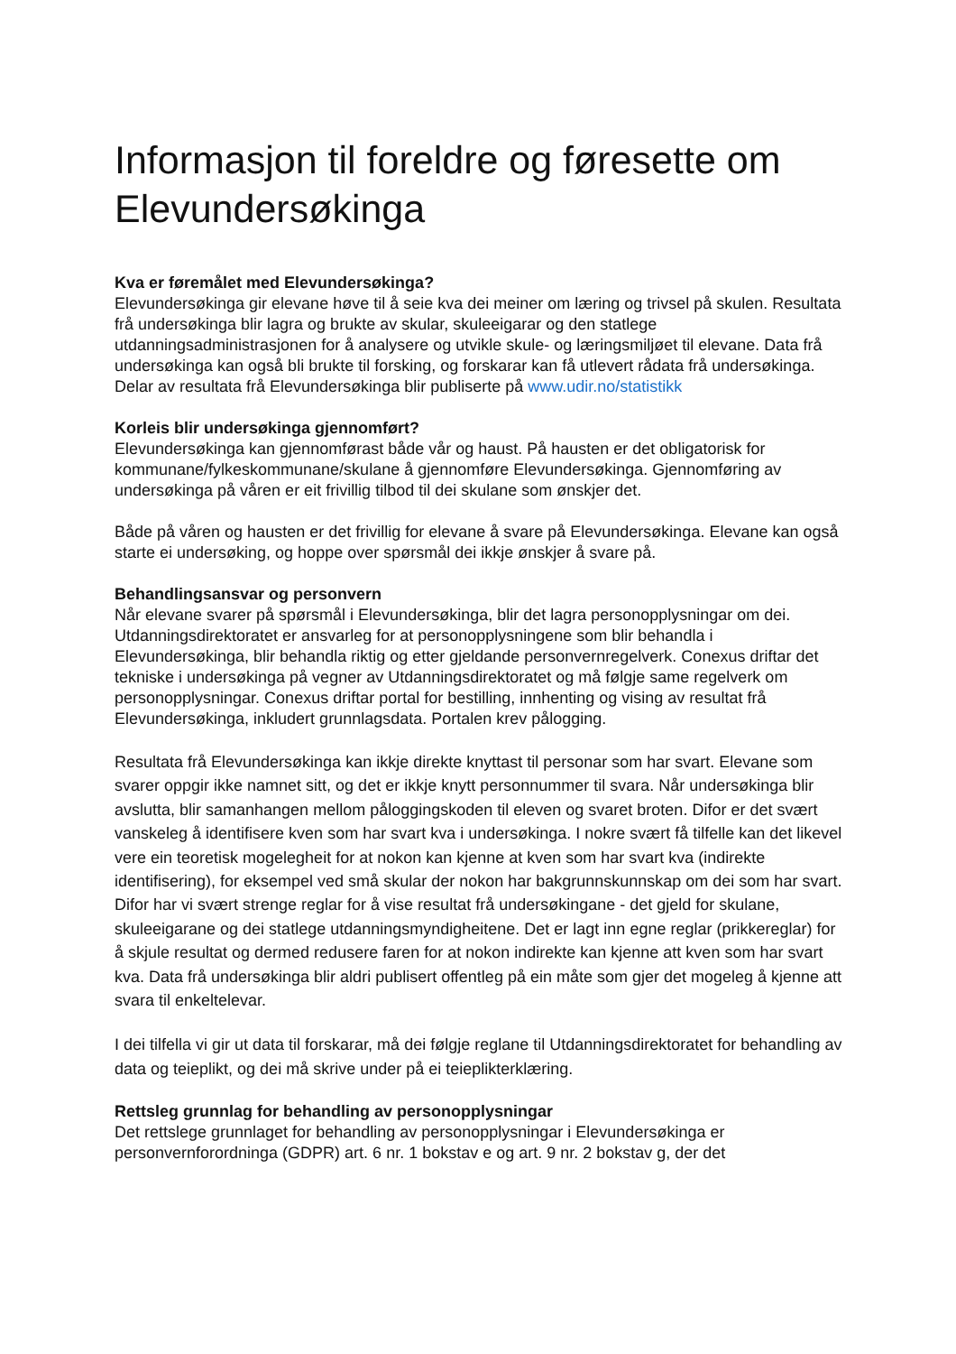Informasjon til foreldre og føresette om Elevundersøkinga
Kva er føremålet med Elevundersøkinga?
Elevundersøkinga gir elevane høve til å seie kva dei meiner om læring og trivsel på skulen. Resultata frå undersøkinga blir lagra og brukte av skular, skuleeigarar og den statlege utdanningsadministrasjonen for å analysere og utvikle skule- og læringsmiljøet til elevane. Data frå undersøkinga kan også bli brukte til forsking, og forskarar kan få utlevert rådata frå undersøkinga. Delar av resultata frå Elevundersøkinga blir publiserte på www.udir.no/statistikk
Korleis blir undersøkinga gjennomført?
Elevundersøkinga kan gjennomførast både vår og haust. På hausten er det obligatorisk for kommunane/fylkeskommunane/skulane å gjennomføre Elevundersøkinga. Gjennomføring av undersøkinga på våren er eit frivillig tilbod til dei skulane som ønskjer det.
Både på våren og hausten er det frivillig for elevane å svare på Elevundersøkinga. Elevane kan også starte ei undersøking, og hoppe over spørsmål dei ikkje ønskjer å svare på.
Behandlingsansvar og personvern
Når elevane svarer på spørsmål i Elevundersøkinga, blir det lagra personopplysningar om dei. Utdanningsdirektoratet er ansvarleg for at personopplysningene som blir behandla i Elevundersøkinga, blir behandla riktig og etter gjeldande personvernregelverk. Conexus driftar det tekniske i undersøkinga på vegner av Utdanningsdirektoratet og må følgje same regelverk om personopplysningar. Conexus driftar portal for bestilling, innhenting og vising av resultat frå Elevundersøkinga, inkludert grunnlagsdata. Portalen krev pålogging.
Resultata frå Elevundersøkinga kan ikkje direkte knyttast til personar som har svart. Elevane som svarer oppgir ikke namnet sitt, og det er ikkje knytt personnummer til svara. Når undersøkinga blir avslutta, blir samanhangen mellom påloggingskoden til eleven og svaret broten. Difor er det svært vanskeleg å identifisere kven som har svart kva i undersøkinga. I nokre svært få tilfelle kan det likevel vere ein teoretisk mogelegheit for at nokon kan kjenne at kven som har svart kva (indirekte identifisering), for eksempel ved små skular der nokon har bakgrunnskunnskap om dei som har svart. Difor har vi svært strenge reglar for å vise resultat frå undersøkingane - det gjeld for skulane, skuleeigarane og dei statlege utdanningsmyndigheitene. Det er lagt inn egne reglar (prikkereglar) for å skjule resultat og dermed redusere faren for at nokon indirekte kan kjenne att kven som har svart kva. Data frå undersøkinga blir aldri publisert offentleg på ein måte som gjer det mogeleg å kjenne att svara til enkeltelevar.
I dei tilfella vi gir ut data til forskarar, må dei følgje reglane til Utdanningsdirektoratet for behandling av data og teieplikt, og dei må skrive under på ei teieplikterklæring.
Rettsleg grunnlag for behandling av personopplysningar
Det rettslege grunnlaget for behandling av personopplysningar i Elevundersøkinga er personvernforordninga (GDPR) art. 6 nr. 1 bokstav e og art. 9 nr. 2 bokstav g, der det